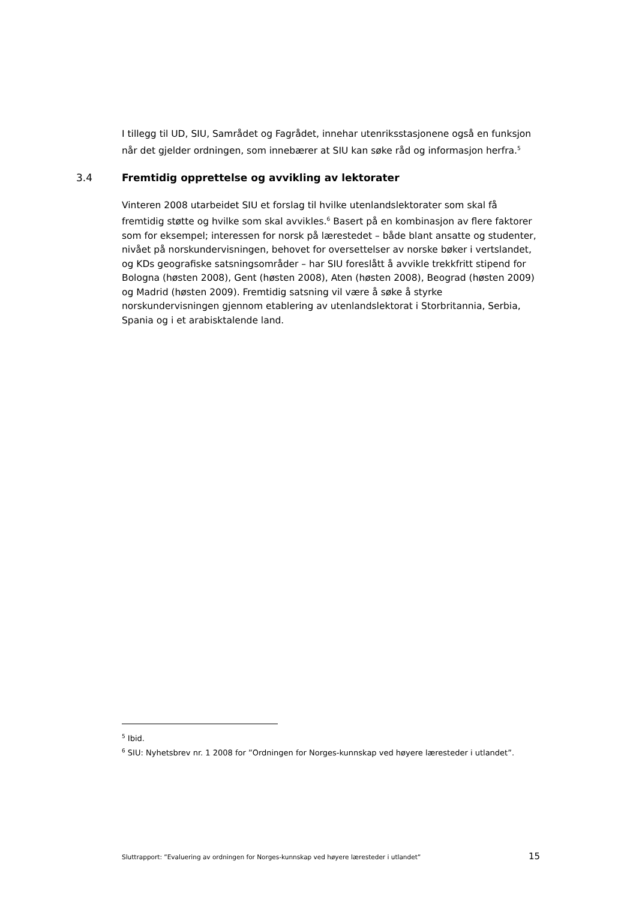I tillegg til UD, SIU, Samrådet og Fagrådet, innehar utenriksstasjonene også en funksjon når det gjelder ordningen, som innebærer at SIU kan søke råd og informasjon herfra.<sup>5</sup>
3.4 Fremtidig opprettelse og avvikling av lektorater
Vinteren 2008 utarbeidet SIU et forslag til hvilke utenlandslektorater som skal få fremtidig støtte og hvilke som skal avvikles.<sup>6</sup> Basert på en kombinasjon av flere faktorer som for eksempel; interessen for norsk på lærestedet – både blant ansatte og studenter, nivået på norskundervisningen, behovet for oversettelser av norske bøker i vertslandet, og KDs geografiske satsningsområder – har SIU foreslått å avvikle trekkfritt stipend for Bologna (høsten 2008), Gent (høsten 2008), Aten (høsten 2008), Beograd (høsten 2009) og Madrid (høsten 2009). Fremtidig satsning vil være å søke å styrke norskundervisningen gjennom etablering av utenlandslektorat i Storbritannia, Serbia, Spania og i et arabisktalende land.
<sup>5</sup> Ibid.
<sup>6</sup> SIU: Nyhetsbrev nr. 1 2008 for ”Ordningen for Norges-kunnskap ved høyere læresteder i utlandet”.
Sluttrapport: ”Evaluering av ordningen for Norges-kunnskap ved høyere læresteder i utlandet” 15